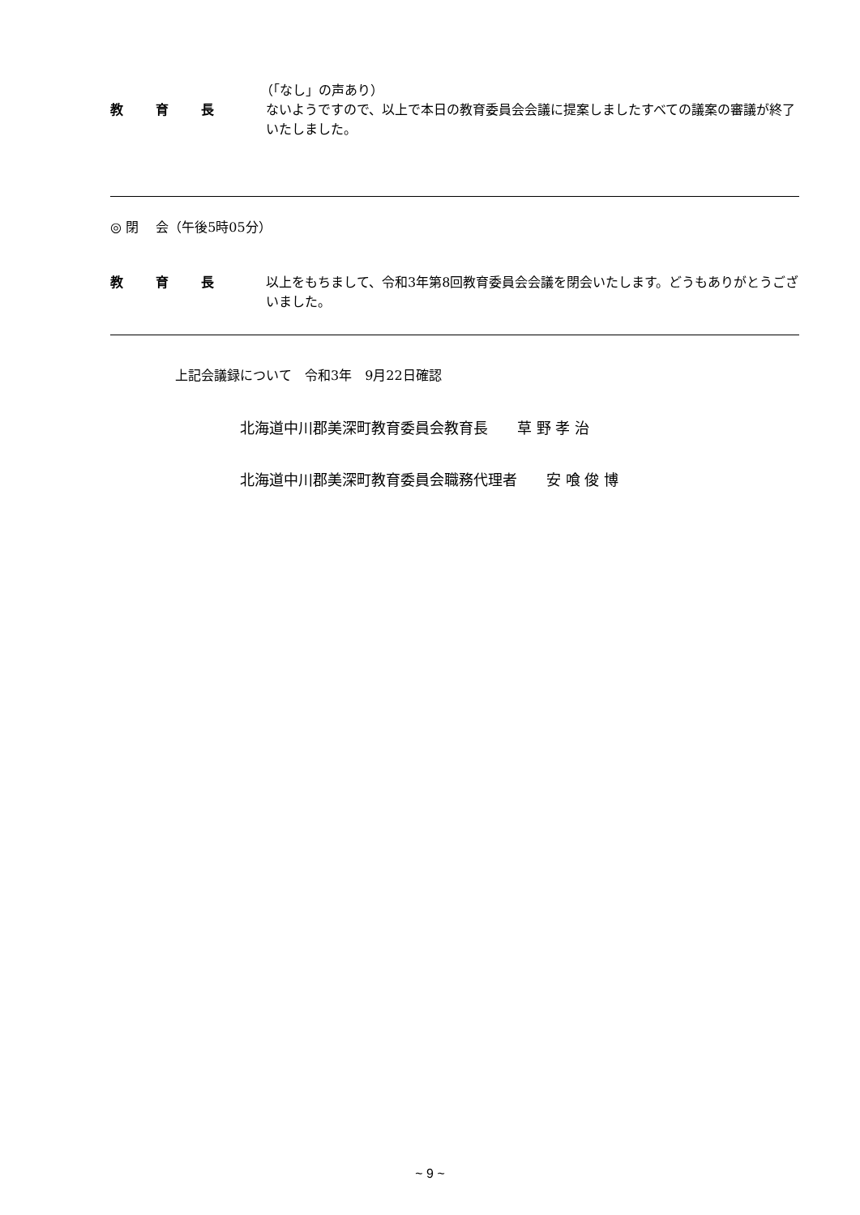（「なし」の声あり）
教育長 ないようですので、以上で本日の教育委員会会議に提案しましたすべての議案の審議が終了いたしました。
◎ 閉　 会（午後5時05分）
教育長 以上をもちまして、令和3年第8回教育委員会会議を閉会いたします。どうもありがとうございました。
上記会議録について　令和3年　9月22日確認
北海道中川郡美深町教育委員会教育長　　草 野 孝 治
北海道中川郡美深町教育委員会職務代理者　　安 喰 俊 博
~ 9 ~